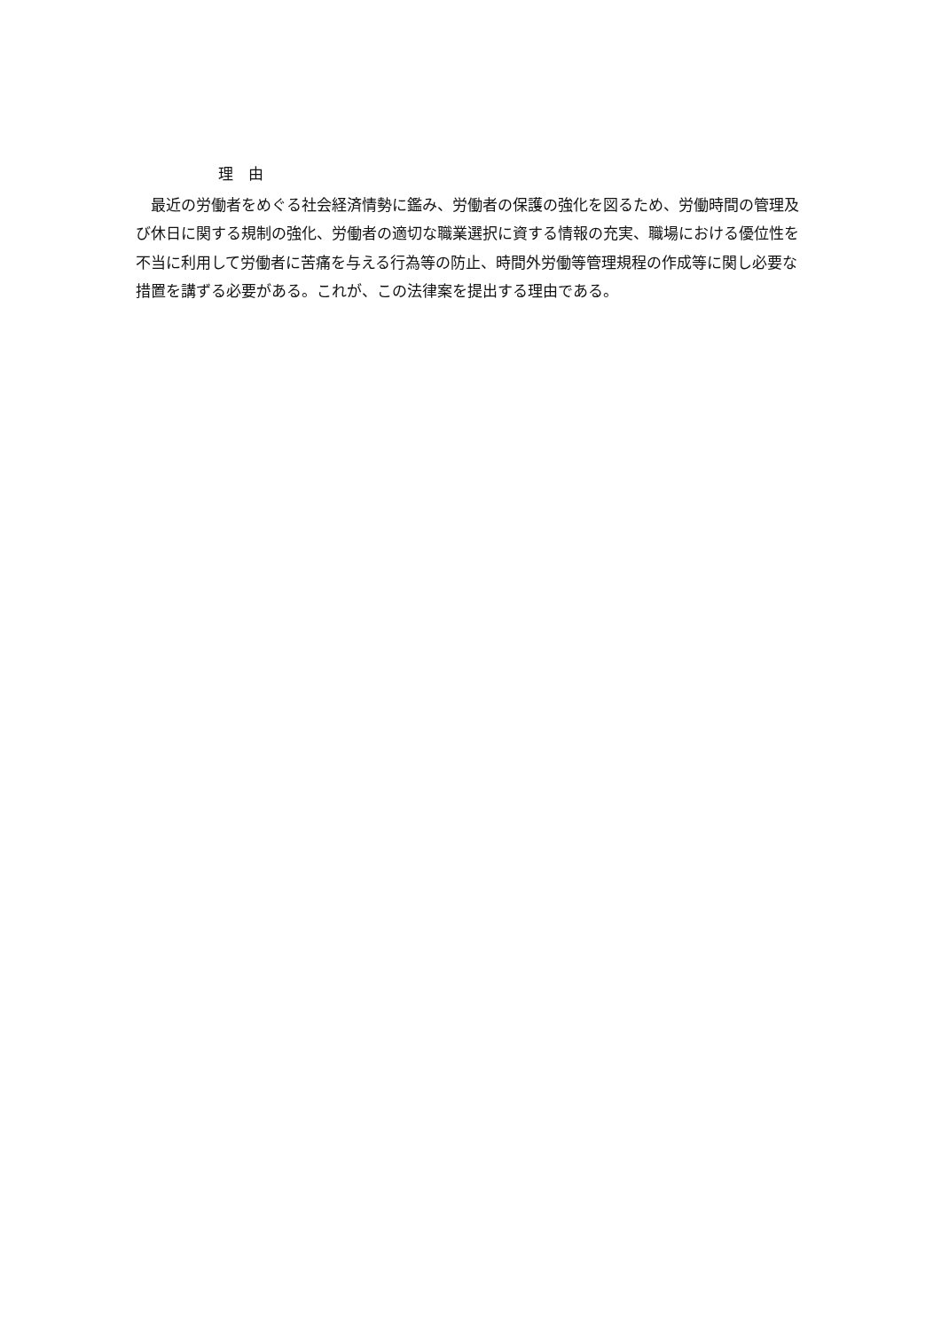理　由
　最近の労働者をめぐる社会経済情勢に鑑み、労働者の保護の強化を図るため、労働時間の管理及び休日に関する規制の強化、労働者の適切な職業選択に資する情報の充実、職場における優位性を不当に利用して労働者に苦痛を与える行為等の防止、時間外労働等管理規程の作成等に関し必要な措置を講ずる必要がある。これが、この法律案を提出する理由である。